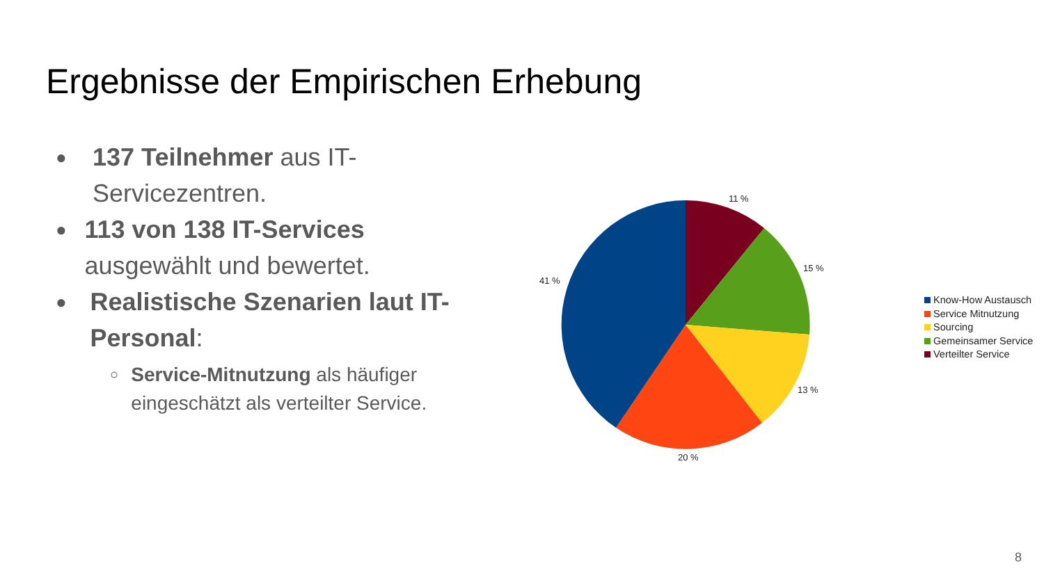Ergebnisse der Empirischen Erhebung
●
137 Teilnehmer aus IT-Servicezentren.
●
113 von 138 IT-Services ausgewählt und bewertet.
●
Realistische Szenarien laut IT-Personal:
○
Service-Mitnutzung als häufiger eingeschätzt als verteilter Service.
11 %
15 %
13 %
20 %
41 %
Know-How Austausch
Service Mitnutzung
Sourcing
Gemeinsamer Service
Verteilter Service
8